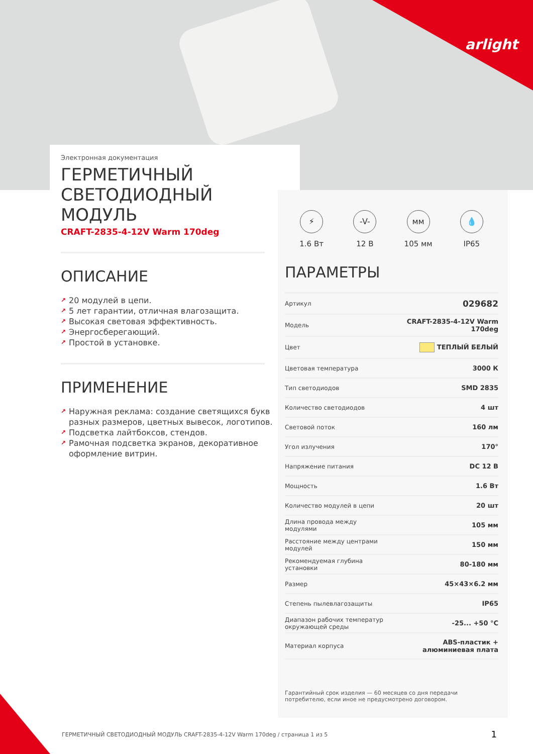arlight
Электронная документация
ГЕРМЕТИЧНЫЙ
СВЕТОДИОДНЫЙ
МОДУЛЬ
CRAFT-2835-4-12V Warm 170deg
ОПИСАНИЕ
↗ 20 модулей в цепи.
↗ 5 лет гарантии, отличная влагозащита.
↗ Высокая световая эффективность.
↗ Энергосберегающий.
↗ Простой в установке.
ПРИМЕНЕНИЕ
↗ Наружная реклама: создание светящихся букв разных размеров, цветных вывесок, логотипов.
↗ Подсветка лайтбоксов, стендов.
↗ Рамочная подсветка экранов, декоративное оформление витрин.
⚡
1.6 Вт
-V-
12 В
мм
105 мм
💧
IP65
ПАРАМЕТРЫ
| Артикул | 029682 |
| Модель | CRAFT-2835-4-12V Warm 170deg |
| Цвет | ТЕПЛЫЙ БЕЛЫЙ |
| Цветовая температура | 3000 К |
| Тип светодиодов | SMD 2835 |
| Количество светодиодов | 4 шт |
| Световой поток | 160 лм |
| Угол излучения | 170° |
| Напряжение питания | DC 12 В |
| Мощность | 1.6 Вт |
| Количество модулей в цепи | 20 шт |
| Длина провода между модулями | 105 мм |
| Расстояние между центрами модулей | 150 мм |
| Рекомендуемая глубина установки | 80-180 мм |
| Размер | 45×43×6.2 мм |
| Степень пылевлагозащиты | IP65 |
| Диапазон рабочих температур окружающей среды | -25... +50 °C |
| Материал корпуса | ABS-пластик + алюминиевая плата |
Гарантийный срок изделия — 60 месяцев со дня передачи потребителю, если иное не предусмотрено договором.
ГЕРМЕТИЧНЫЙ СВЕТОДИОДНЫЙ МОДУЛЬ CRAFT-2835-4-12V Warm 170deg / страница 1 из 5
1